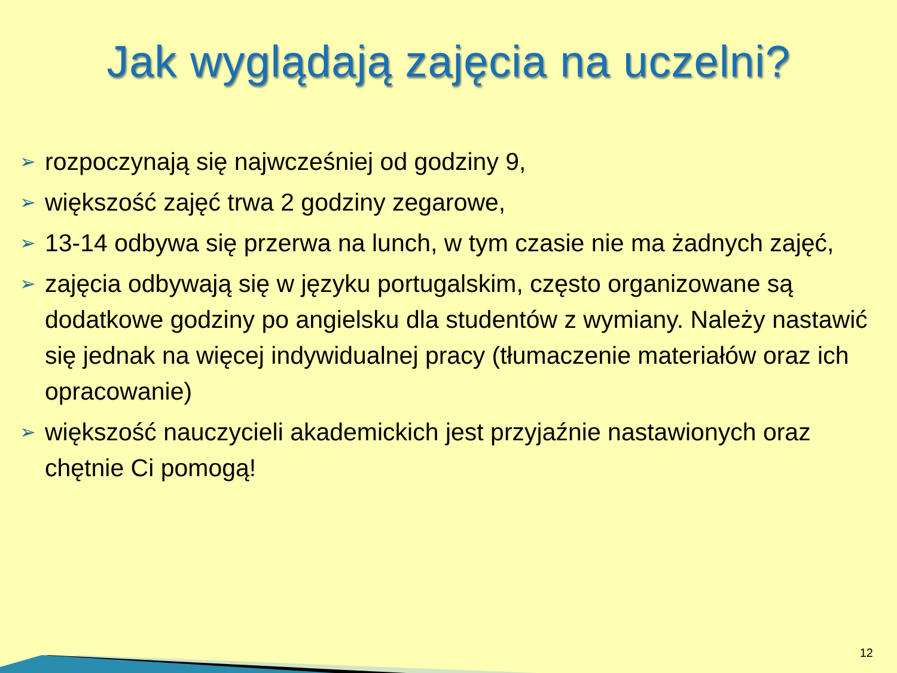Jak wyglądają zajęcia na uczelni?
➢ rozpoczynają się najwcześniej od godziny 9,
➢ większość zajęć trwa 2 godziny zegarowe,
➢ 13-14 odbywa się przerwa na lunch, w tym czasie nie ma żadnych zajęć,
➢ zajęcia odbywają się w języku portugalskim, często organizowane są dodatkowe godziny po angielsku dla studentów z wymiany. Należy nastawić się jednak na więcej indywidualnej pracy (tłumaczenie materiałów oraz ich opracowanie)
➢ większość nauczycieli akademickich jest przyjaźnie nastawionych oraz chętnie Ci pomogą!
12